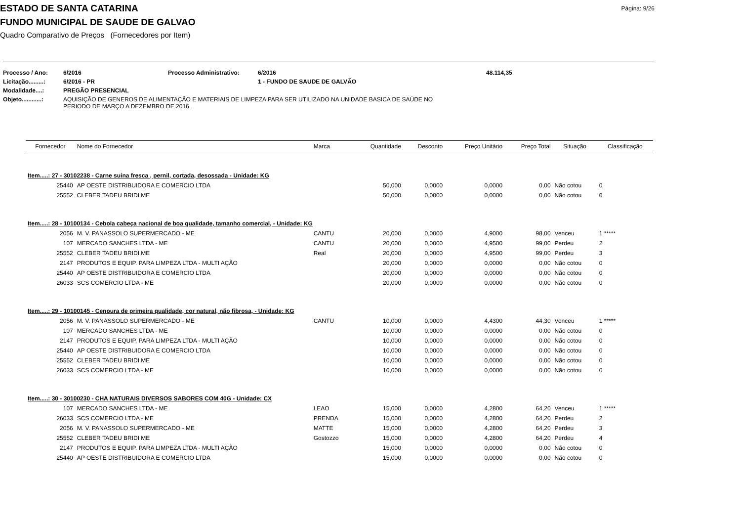ESTADO DE SANTA CATARINA
Página: 9/26
FUNDO MUNICIPAL DE SAUDE DE GALVAO
Quadro Comparativo de Preços (Fornecedores por Item)
| Processo / Ano: | 6/2016 | Processo Administrativo: | 6/2016 | 48.114,35 |
| Licitação.........: | 6/2016 - PR | | 1 - FUNDO DE SAUDE DE GALVÃO | |
| Modalidade....: | PREGÃO PRESENCIAL | | | |
| Objeto............: | AQUISIÇÃO DE GENEROS DE ALIMENTAÇÃO E MATERIAIS DE LIMPEZA PARA SER UTILIZADO NA UNIDADE BASICA DE SAÚDE NO PERIODO DE MARÇO A DEZEMBRO DE 2016. | | | |
| Fornecedor | Nome do Fornecedor | Marca | Quantidade | Desconto | Preço Unitário | Preço Total | Situação | Classificação |
| --- | --- | --- | --- | --- | --- | --- | --- | --- |
| Item.....: 27 - 30102238 - Carne suína fresca , pernil, cortada, desossada - Unidade: KG | | | | | | | | |
| 25440 | AP OESTE DISTRIBUIDORA E COMERCIO LTDA | | 50,000 | 0,0000 | 0,0000 | 0,00 | Não cotou | 0 |
| 25552 | CLEBER TADEU BRIDI ME | | 50,000 | 0,0000 | 0,0000 | 0,00 | Não cotou | 0 |
| Item.....: 28 - 10100134 - Cebola cabeça nacional de boa qualidade, tamanho comercial, - Unidade: KG | | | | | | | | |
| 2056 | M. V. PANASSOLO SUPERMERCADO - ME | CANTU | 20,000 | 0,0000 | 4,9000 | 98,00 | Venceu | 1 ***** |
| 107 | MERCADO SANCHES LTDA - ME | CANTU | 20,000 | 0,0000 | 4,9500 | 99,00 | Perdeu | 2 |
| 25552 | CLEBER TADEU BRIDI ME | Real | 20,000 | 0,0000 | 4,9500 | 99,00 | Perdeu | 3 |
| 2147 | PRODUTOS E EQUIP. PARA LIMPEZA LTDA - MULTI AÇÃO | | 20,000 | 0,0000 | 0,0000 | 0,00 | Não cotou | 0 |
| 25440 | AP OESTE DISTRIBUIDORA E COMERCIO LTDA | | 20,000 | 0,0000 | 0,0000 | 0,00 | Não cotou | 0 |
| 26033 | SCS COMERCIO LTDA - ME | | 20,000 | 0,0000 | 0,0000 | 0,00 | Não cotou | 0 |
| Item.....: 29 - 10100145 - Cenoura de primeira qualidade, cor natural, não fibrosa, - Unidade: KG | | | | | | | | |
| 2056 | M. V. PANASSOLO SUPERMERCADO - ME | CANTU | 10,000 | 0,0000 | 4,4300 | 44,30 | Venceu | 1 ***** |
| 107 | MERCADO SANCHES LTDA - ME | | 10,000 | 0,0000 | 0,0000 | 0,00 | Não cotou | 0 |
| 2147 | PRODUTOS E EQUIP. PARA LIMPEZA LTDA - MULTI AÇÃO | | 10,000 | 0,0000 | 0,0000 | 0,00 | Não cotou | 0 |
| 25440 | AP OESTE DISTRIBUIDORA E COMERCIO LTDA | | 10,000 | 0,0000 | 0,0000 | 0,00 | Não cotou | 0 |
| 25552 | CLEBER TADEU BRIDI ME | | 10,000 | 0,0000 | 0,0000 | 0,00 | Não cotou | 0 |
| 26033 | SCS COMERCIO LTDA - ME | | 10,000 | 0,0000 | 0,0000 | 0,00 | Não cotou | 0 |
| Item.....: 30 - 30100230 - CHA NATURAIS DIVERSOS SABORES COM 40G - Unidade: CX | | | | | | | | |
| 107 | MERCADO SANCHES LTDA - ME | LEAO | 15,000 | 0,0000 | 4,2800 | 64,20 | Venceu | 1 ***** |
| 26033 | SCS COMERCIO LTDA - ME | PRENDA | 15,000 | 0,0000 | 4,2800 | 64,20 | Perdeu | 2 |
| 2056 | M. V. PANASSOLO SUPERMERCADO - ME | MATTE | 15,000 | 0,0000 | 4,2800 | 64,20 | Perdeu | 3 |
| 25552 | CLEBER TADEU BRIDI ME | Gostozzo | 15,000 | 0,0000 | 4,2800 | 64,20 | Perdeu | 4 |
| 2147 | PRODUTOS E EQUIP. PARA LIMPEZA LTDA - MULTI AÇÃO | | 15,000 | 0,0000 | 0,0000 | 0,00 | Não cotou | 0 |
| 25440 | AP OESTE DISTRIBUIDORA E COMERCIO LTDA | | 15,000 | 0,0000 | 0,0000 | 0,00 | Não cotou | 0 |